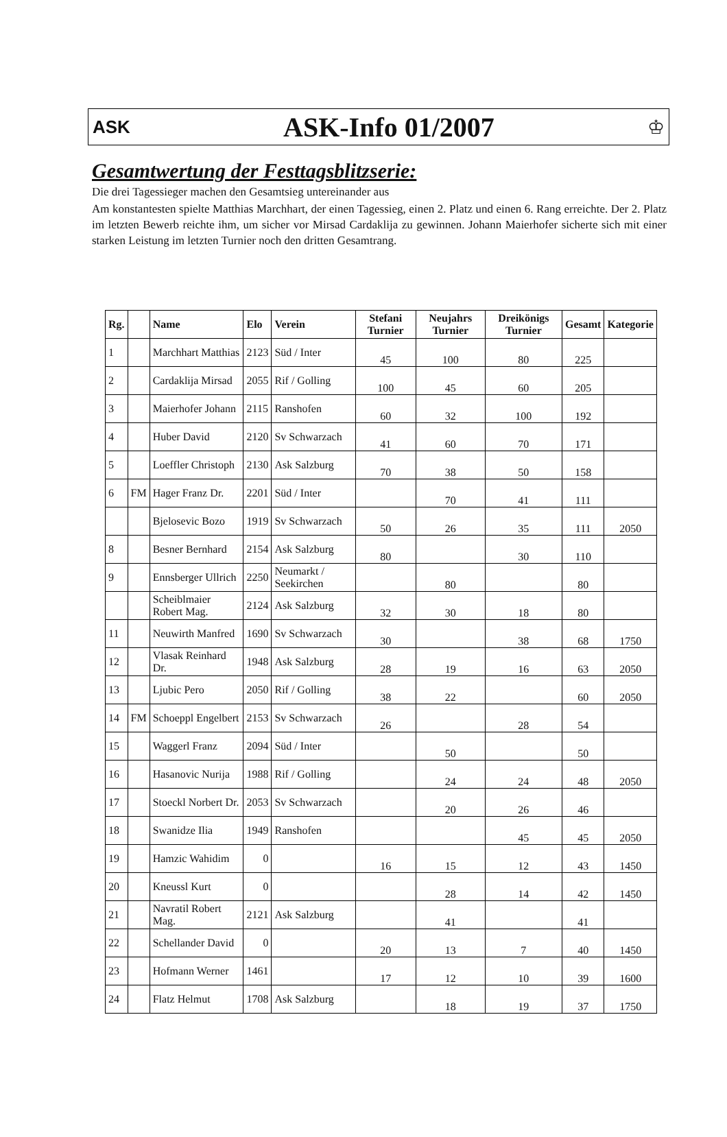ASK
ASK-Info 01/2007
♔
Gesamtwertung der Festtagsblitzserie:
Die drei Tagessieger machen den Gesamtsieg untereinander aus
Am konstantesten spielte Matthias Marchhart, der einen Tagessieg, einen 2. Platz und einen 6. Rang erreichte. Der 2. Platz im letzten Bewerb reichte ihm, um sicher vor Mirsad Cardaklija zu gewinnen. Johann Maierhofer sicherte sich mit einer starken Leistung im letzten Turnier noch den dritten Gesamtrang.
| Rg. | | Name | Elo | Verein | Stefani Turnier | Neujahrs Turnier | Dreikönigs Turnier | Gesamt | Kategorie |
| --- | --- | --- | --- | --- | --- | --- | --- | --- | --- |
| 1 | | Marchhart Matthias | 2123 | Süd / Inter | 45 | 100 | 80 | 225 | |
| 2 | | Cardaklija Mirsad | 2055 | Rif / Golling | 100 | 45 | 60 | 205 | |
| 3 | | Maierhofer Johann | 2115 | Ranshofen | 60 | 32 | 100 | 192 | |
| 4 | | Huber David | 2120 | Sv Schwarzach | 41 | 60 | 70 | 171 | |
| 5 | | Loeffler Christoph | 2130 | Ask Salzburg | 70 | 38 | 50 | 158 | |
| 6 | FM | Hager Franz Dr. | 2201 | Süd / Inter | | 70 | 41 | 111 | |
| | | Bjelosevic Bozo | 1919 | Sv Schwarzach | 50 | 26 | 35 | 111 | 2050 |
| 8 | | Besner Bernhard | 2154 | Ask Salzburg | 80 | | 30 | 110 | |
| 9 | | Ennsberger Ullrich | 2250 | Neumarkt / Seekirchen | | 80 | | 80 | |
| | | Scheiblmaier Robert Mag. | 2124 | Ask Salzburg | 32 | 30 | 18 | 80 | |
| 11 | | Neuwirth Manfred | 1690 | Sv Schwarzach | 30 | | 38 | 68 | 1750 |
| 12 | | Vlasak Reinhard Dr. | 1948 | Ask Salzburg | 28 | 19 | 16 | 63 | 2050 |
| 13 | | Ljubic Pero | 2050 | Rif / Golling | 38 | 22 | | 60 | 2050 |
| 14 | FM | Schoeppl Engelbert | 2153 | Sv Schwarzach | 26 | | 28 | 54 | |
| 15 | | Waggerl Franz | 2094 | Süd / Inter | | 50 | | 50 | |
| 16 | | Hasanovic Nurija | 1988 | Rif / Golling | | 24 | 24 | 48 | 2050 |
| 17 | | Stoeckl Norbert Dr. | 2053 | Sv Schwarzach | | 20 | 26 | 46 | |
| 18 | | Swanidze Ilia | 1949 | Ranshofen | | | 45 | 45 | 2050 |
| 19 | | Hamzic Wahidim | 0 | | 16 | 15 | 12 | 43 | 1450 |
| 20 | | Kneussl Kurt | 0 | | | 28 | 14 | 42 | 1450 |
| 21 | | Navratil Robert Mag. | 2121 | Ask Salzburg | | 41 | | 41 | |
| 22 | | Schellander David | 0 | | 20 | 13 | 7 | 40 | 1450 |
| 23 | | Hofmann Werner | 1461 | | 17 | 12 | 10 | 39 | 1600 |
| 24 | | Flatz Helmut | 1708 | Ask Salzburg | | 18 | 19 | 37 | 1750 |